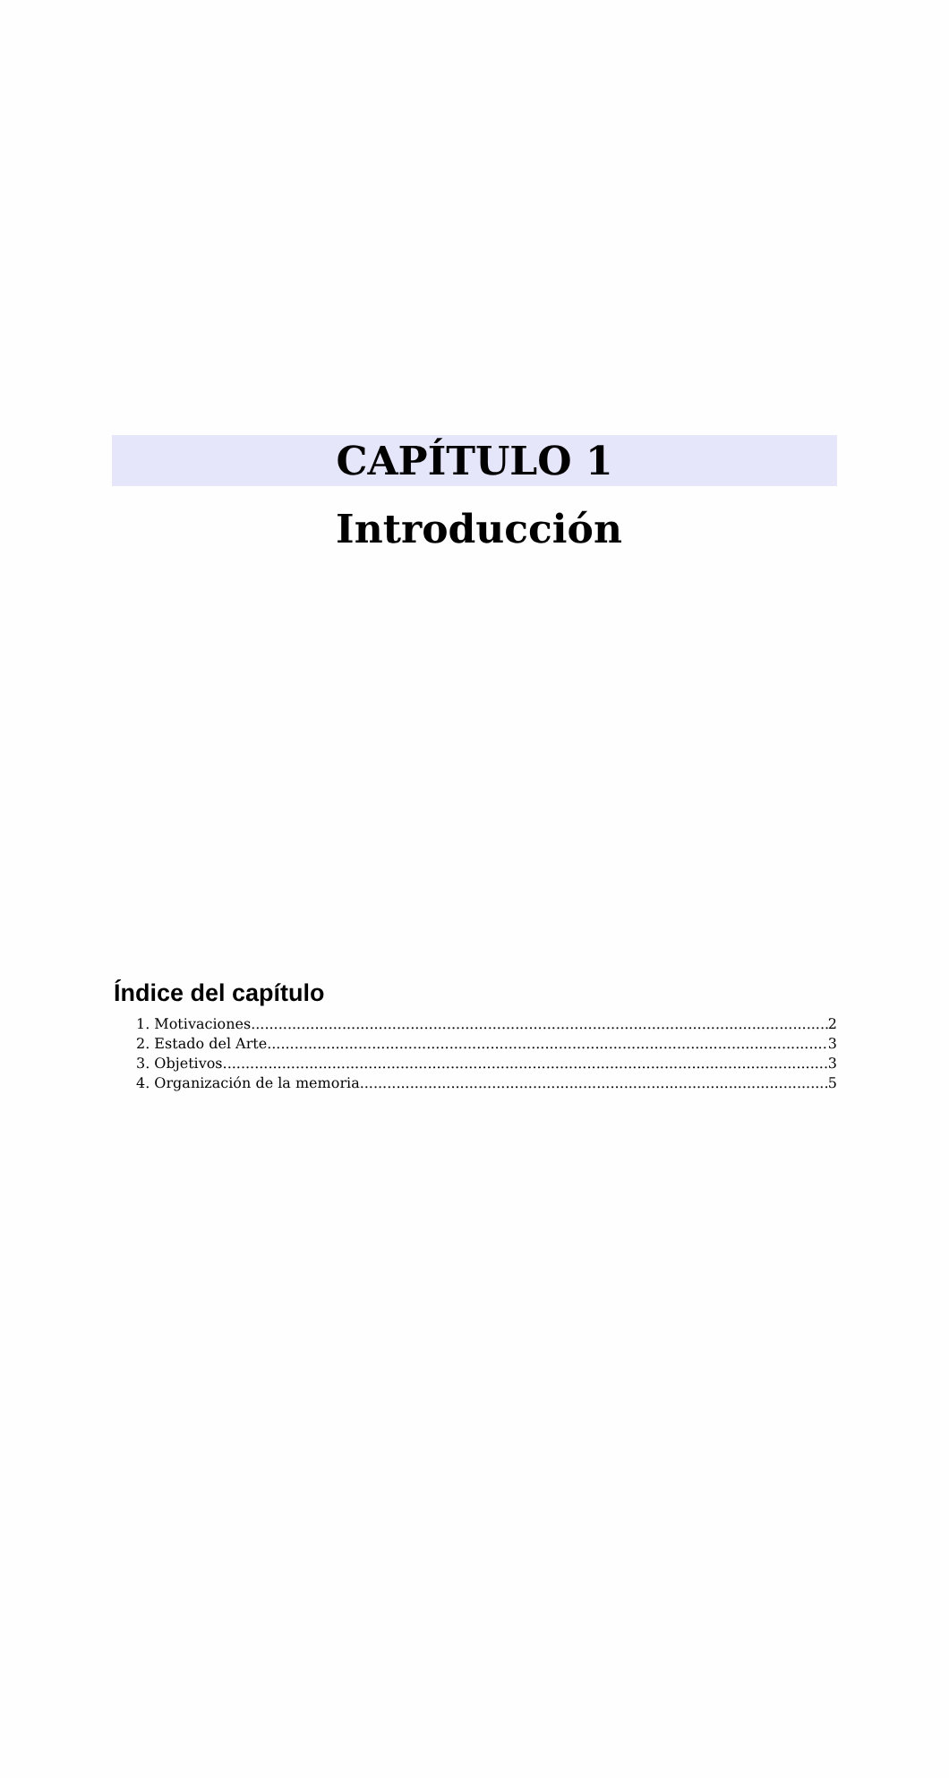CAPÍTULO 1
Introducción
Índice del capítulo
1. Motivaciones 2
2. Estado del Arte 3
3. Objetivos 3
4. Organización de la memoria 5